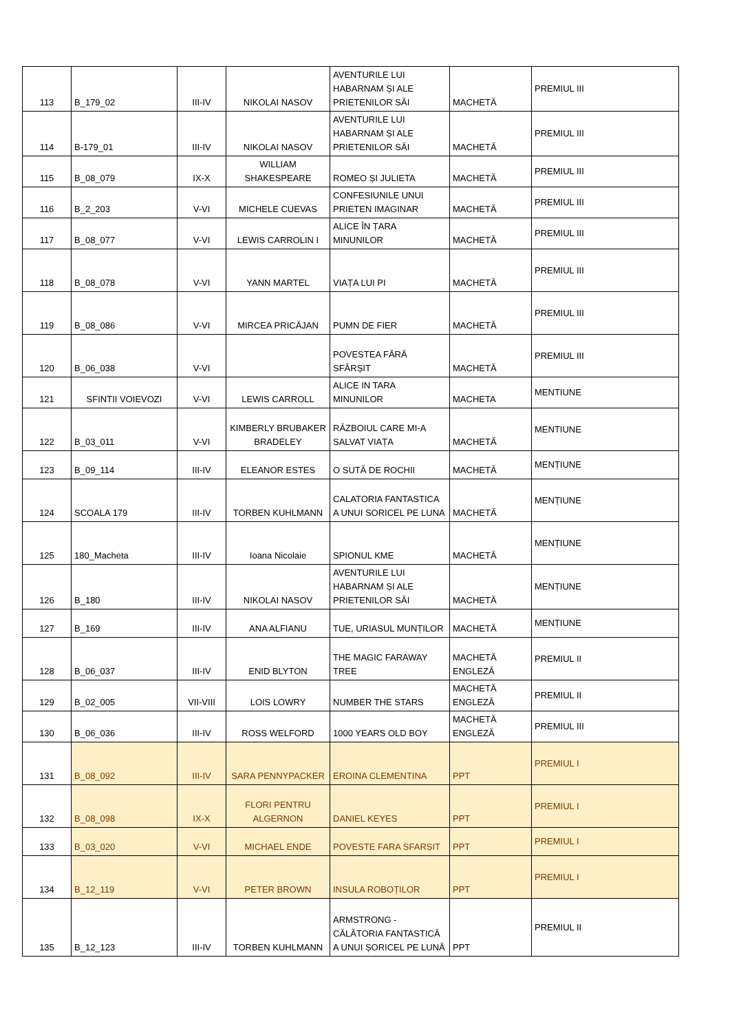| 113 | B_179_02 | III-IV | NIKOLAI NASOV | AVENTURILE LUI HABARNAM ȘI ALE PRIETENILOR SĂI | MACHETĂ | PREMIUL III |
| 114 | B-179_01 | III-IV | NIKOLAI NASOV | AVENTURILE LUI HABARNAM ȘI ALE PRIETENILOR SĂI | MACHETĂ | PREMIUL III |
| 115 | B_08_079 | IX-X | WILLIAM SHAKESPEARE | ROMEO ȘI JULIETA | MACHETĂ | PREMIUL III |
| 116 | B_2_203 | V-VI | MICHELE CUEVAS | CONFESIUNILE UNUI PRIETEN IMAGINAR | MACHETĂ | PREMIUL III |
| 117 | B_08_077 | V-VI | LEWIS CARROLIN I | ALICE ÎN ȚARA MINUNILOR | MACHETĂ | PREMIUL III |
| 118 | B_08_078 | V-VI | YANN MARTEL | VIAȚA LUI PI | MACHETĂ | PREMIUL III |
| 119 | B_08_086 | V-VI | MIRCEA PRICĂJAN | PUMN DE FIER | MACHETĂ | PREMIUL III |
| 120 | B_06_038 | V-VI | | POVESTEA FĂRĂ SFÂRȘIT | MACHETĂ | PREMIUL III |
| 121 | SFINTII VOIEVOZI | V-VI | LEWIS CARROLL | ALICE IN TARA MINUNILOR | MACHETA | MENTIUNE |
| 122 | B_03_011 | V-VI | KIMBERLY BRUBAKER BRADELEY | RĂZBOIUL CARE MI-A SALVAT VIAȚA | MACHETĂ | MENTIUNE |
| 123 | B_09_114 | III-IV | ELEANOR ESTES | O SUTĂ DE ROCHII | MACHETĂ | MENȚIUNE |
| 124 | SCOALA 179 | III-IV | TORBEN KUHLMANN | CALATORIA FANTASTICA A UNUI SORICEL PE LUNA | MACHETĂ | MENȚIUNE |
| 125 | 180_Macheta | III-IV | Ioana Nicolaie | SPIONUL KME | MACHETĂ | MENȚIUNE |
| 126 | B_180 | III-IV | NIKOLAI NASOV | AVENTURILE LUI HABARNAM ȘI ALE PRIETENILOR SĂI | MACHETĂ | MENȚIUNE |
| 127 | B_169 | III-IV | ANA ALFIANU | TUE, URIASUL MUNȚILOR | MACHETĂ | MENȚIUNE |
| 128 | B_06_037 | III-IV | ENID BLYTON | THE MAGIC FARAWAY TREE | MACHETĂ ENGLEZĂ | PREMIUL II |
| 129 | B_02_005 | VII-VIII | LOIS LOWRY | NUMBER THE STARS | MACHETĂ ENGLEZĂ | PREMIUL II |
| 130 | B_06_036 | III-IV | ROSS WELFORD | 1000 YEARS OLD BOY | MACHETĂ ENGLEZĂ | PREMIUL III |
| 131 | B_08_092 | III-IV | SARA PENNYPACKER | EROINA CLEMENTINA | PPT | PREMIUL I |
| 132 | B_08_098 | IX-X | FLORI PENTRU ALGERNON | DANIEL KEYES | PPT | PREMIUL I |
| 133 | B_03_020 | V-VI | MICHAEL ENDE | POVESTE FARA SFARSIT | PPT | PREMIUL I |
| 134 | B_12_119 | V-VI | PETER BROWN | INSULA ROBOȚILOR | PPT | PREMIUL I |
| 135 | B_12_123 | III-IV | TORBEN KUHLMANN | ARMSTRONG - CĂLĂTORIA FANTASTICĂ A UNUI ȘORICEL PE LUNĂ | PPT | PREMIUL II |